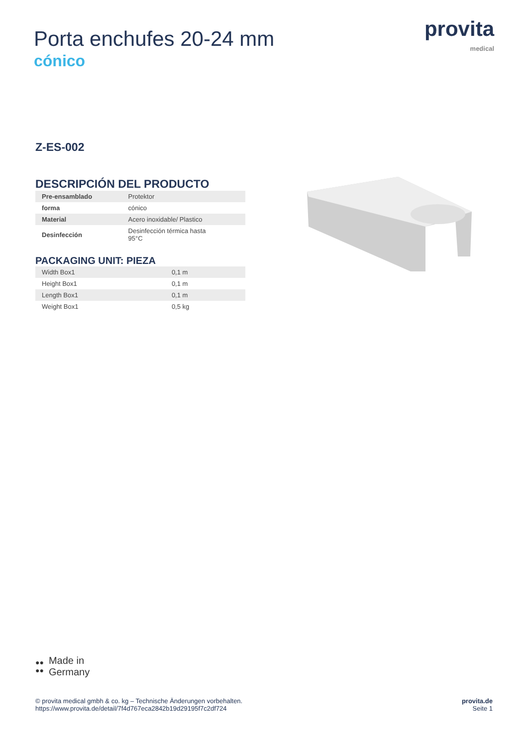Porta enchufes 20-24 mm
cónico
provita
medical
Z-ES-002
DESCRIPCIÓN DEL PRODUCTO
| Pre-ensamblado | Protektor |
| forma | cónico |
| Material | Acero inoxidable/ Plastico |
| Desinfección | Desinfección térmica hasta 95°C |
PACKAGING UNIT: PIEZA
| Width Box1 | 0,1 m |
| Height Box1 | 0,1 m |
| Length Box1 | 0,1 m |
| Weight Box1 | 0,5 kg |
●●
●● Made in
Germany
© provita medical gmbh & co. kg – Technische Änderungen vorbehalten.
https://www.provita.de/detail/7f4d767eca2842b19d29195f7c2df724
provita.de
Seite 1